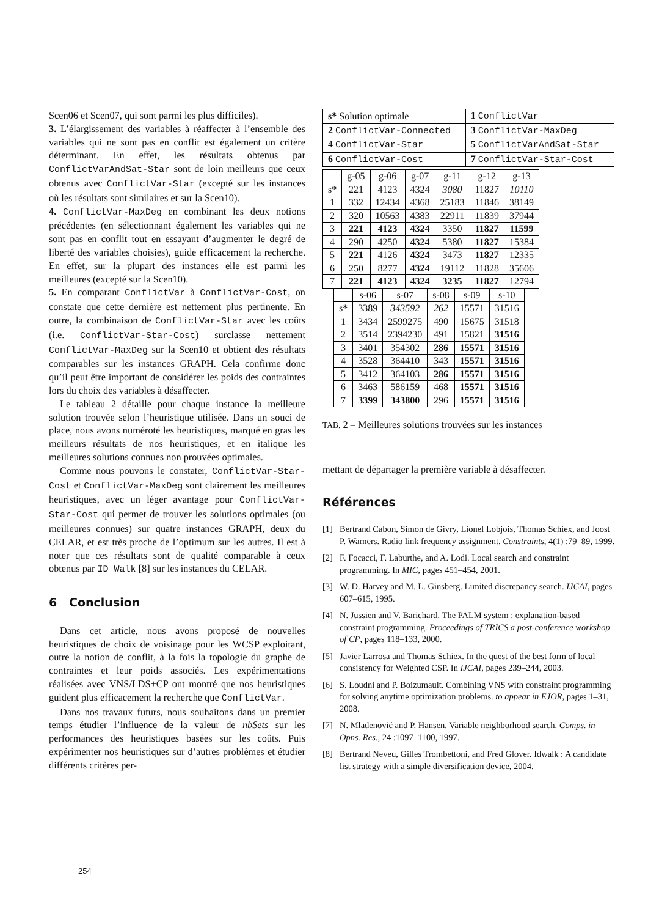Scen06 et Scen07, qui sont parmi les plus difficiles).
3. L’élargissement des variables à réaffecter à l’ensemble des variables qui ne sont pas en conflit est également un critère déterminant. En effet, les résultats obtenus par ConflictVarAndSat-Star sont de loin meilleurs que ceux obtenus avec ConflictVar-Star (excepté sur les instances où les résultats sont similaires et sur la Scen10).
4. ConflictVar-MaxDeg en combinant les deux notions précédentes (en sélectionnant également les variables qui ne sont pas en conflit tout en essayant d’augmenter le degré de liberté des variables choisies), guide efficacement la recherche. En effet, sur la plupart des instances elle est parmi les meilleures (excepté sur la Scen10).
5. En comparant ConflictVar à ConflictVar-Cost, on constate que cette dernière est nettement plus pertinente. En outre, la combinaison de ConflictVar-Star avec les coûts (i.e. ConflictVar-Star-Cost) surclasse nettement ConflictVar-MaxDeg sur la Scen10 et obtient des résultats comparables sur les instances GRAPH. Cela confirme donc qu’il peut être important de considérer les poids des contraintes lors du choix des variables à désaffecter.
Le tableau 2 détaille pour chaque instance la meilleure solution trouvée selon l’heuristique utilisée. Dans un souci de place, nous avons numéroté les heuristiques, marqué en gras les meilleurs résultats de nos heuristiques, et en italique les meilleures solutions connues non prouvées optimales.
Comme nous pouvons le constater, ConflictVar-Star-Cost et ConflictVar-MaxDeg sont clairement les meilleures heuristiques, avec un léger avantage pour ConflictVar-Star-Cost qui permet de trouver les solutions optimales (ou meilleures connues) sur quatre instances GRAPH, deux du CELAR, et est très proche de l’optimum sur les autres. Il est à noter que ces résultats sont de qualité comparable à ceux obtenus par ID Walk [8] sur les instances du CELAR.
6 Conclusion
Dans cet article, nous avons proposé de nouvelles heuristiques de choix de voisinage pour les WCSP exploitant, outre la notion de conflit, à la fois la topologie du graphe de contraintes et leur poids associés. Les expérimentations réalisées avec VNS/LDS+CP ont montré que nos heuristiques guident plus efficacement la recherche que ConflictVar.
Dans nos travaux futurs, nous souhaitons dans un premier temps étudier l’influence de la valeur de nbSets sur les performances des heuristiques basées sur les coûts. Puis expérimenter nos heuristiques sur d’autres problèmes et étudier différents critères per-
| s* Solution optimale | 1 ConflictVar |
| 2 ConflictVar-Connected | 3 ConflictVar-MaxDeg |
| 4 ConflictVar-Star | 5 ConflictVarAndSat-Star |
| 6 ConflictVar-Cost | 7 ConflictVar-Star-Cost |
| | g-05 | g-06 | g-07 | g-11 | g-12 | g-13 |
| --- | --- | --- | --- | --- | --- | --- |
| s* | 221 | 4123 | 4324 | 3080 | 11827 | 10110 |
| 1 | 332 | 12434 | 4368 | 25183 | 11846 | 38149 |
| 2 | 320 | 10563 | 4383 | 22911 | 11839 | 37944 |
| 3 | 221 | 4123 | 4324 | 3350 | 11827 | 11599 |
| 4 | 290 | 4250 | 4324 | 5380 | 11827 | 15384 |
| 5 | 221 | 4126 | 4324 | 3473 | 11827 | 12335 |
| 6 | 250 | 8277 | 4324 | 19112 | 11828 | 35606 |
| 7 | 221 | 4123 | 4324 | 3235 | 11827 | 12794 |
| | s-06 | s-07 | s-08 | s-09 | s-10 |
| --- | --- | --- | --- | --- | --- |
| s* | 3389 | 343592 | 262 | 15571 | 31516 |
| 1 | 3434 | 2599275 | 490 | 15675 | 31518 |
| 2 | 3514 | 2394230 | 491 | 15821 | 31516 |
| 3 | 3401 | 354302 | 286 | 15571 | 31516 |
| 4 | 3528 | 364410 | 343 | 15571 | 31516 |
| 5 | 3412 | 364103 | 286 | 15571 | 31516 |
| 6 | 3463 | 586159 | 468 | 15571 | 31516 |
| 7 | 3399 | 343800 | 296 | 15571 | 31516 |
TAB. 2 – Meilleures solutions trouvées sur les instances
mettant de départager la première variable à désaffecter.
Références
[1] Bertrand Cabon, Simon de Givry, Lionel Lobjois, Thomas Schiex, and Joost P. Warners. Radio link frequency assignment. Constraints, 4(1) :79–89, 1999.
[2] F. Focacci, F. Laburthe, and A. Lodi. Local search and constraint programming. In MIC, pages 451–454, 2001.
[3] W. D. Harvey and M. L. Ginsberg. Limited discrepancy search. IJCAI, pages 607–615, 1995.
[4] N. Jussien and V. Barichard. The PALM system : explanation-based constraint programming. Proceedings of TRICS a post-conference workshop of CP, pages 118–133, 2000.
[5] Javier Larrosa and Thomas Schiex. In the quest of the best form of local consistency for Weighted CSP. In IJCAI, pages 239–244, 2003.
[6] S. Loudni and P. Boizumault. Combining VNS with constraint programming for solving anytime optimization problems. to appear in EJOR, pages 1–31, 2008.
[7] N. Mladenović and P. Hansen. Variable neighborhood search. Comps. in Opns. Res., 24 :1097–1100, 1997.
[8] Bertrand Neveu, Gilles Trombettoni, and Fred Glover. Idwalk : A candidate list strategy with a simple diversification device, 2004.
254